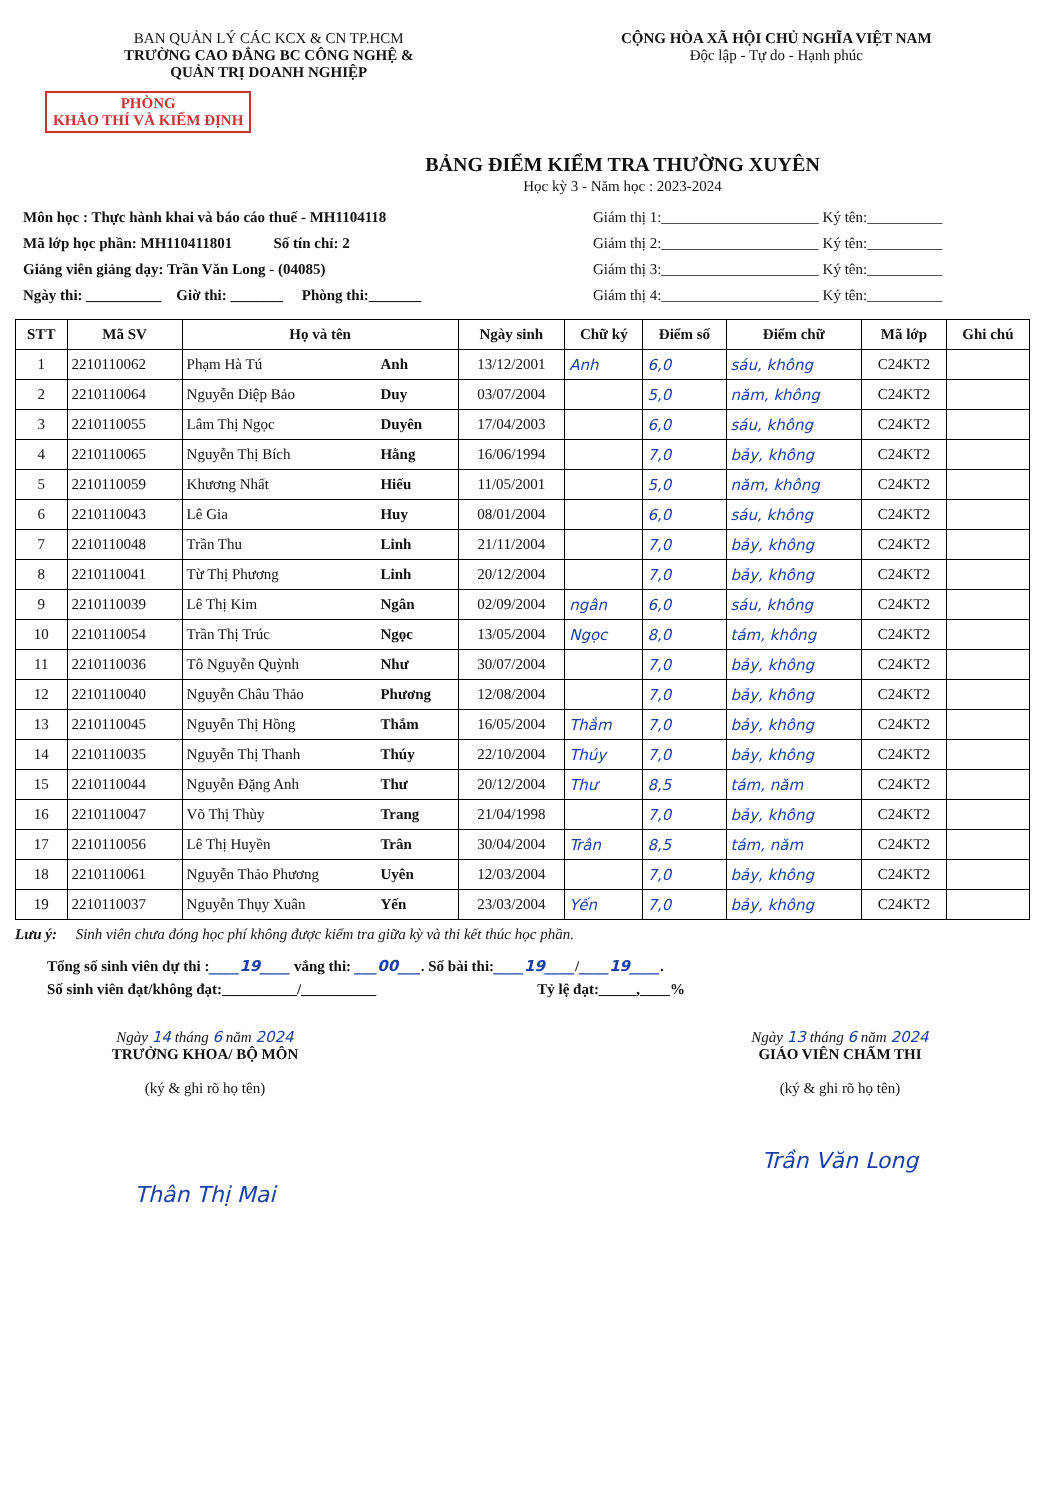BAN QUẢN LÝ CÁC KCX & CN TP.HCM
TRƯỜNG CAO ĐẲNG BC CÔNG NGHỆ &
QUẢN TRỊ DOANH NGHIỆP
CỘNG HÒA XÃ HỘI CHỦ NGHĨA VIỆT NAM
Độc lập - Tự do - Hạnh phúc
PHÒNG
KHẢO THÍ VÀ KIỂM ĐỊNH
BẢNG ĐIỂM KIỂM TRA THƯỜNG XUYÊN
Học kỳ 3 - Năm học : 2023-2024
Môn học : Thực hành khai và báo cáo thuế - MH1104118
Mã lớp học phần: MH110411801 Số tín chỉ: 2
Giảng viên giảng dạy: Trần Văn Long - (04085)
Ngày thi: __________ Giờ thi: _______ Phòng thi:_______
Giám thị 1:_____________________ Ký tên:__________
Giám thị 2:_____________________ Ký tên:__________
Giám thị 3:_____________________ Ký tên:__________
Giám thị 4:_____________________ Ký tên:__________
| STT | Mã SV | Họ và tên | | Ngày sinh | Chữ ký | Điểm số | Điểm chữ | Mã lớp | Ghi chú |
| --- | --- | --- | --- | --- | --- | --- | --- | --- | --- |
| 1 | 2210110062 | Phạm Hà Tú | Anh | 13/12/2001 | Anh | 6,0 | sáu, không | C24KT2 | |
| 2 | 2210110064 | Nguyễn Diệp Bảo | Duy | 03/07/2004 | | 5,0 | năm, không | C24KT2 | |
| 3 | 2210110055 | Lâm Thị Ngọc | Duyên | 17/04/2003 | | 6,0 | sáu, không | C24KT2 | |
| 4 | 2210110065 | Nguyễn Thị Bích | Hằng | 16/06/1994 | | 7,0 | bảy, không | C24KT2 | |
| 5 | 2210110059 | Khương Nhất | Hiếu | 11/05/2001 | | 5,0 | năm, không | C24KT2 | |
| 6 | 2210110043 | Lê Gia | Huy | 08/01/2004 | | 6,0 | sáu, không | C24KT2 | |
| 7 | 2210110048 | Trần Thu | Linh | 21/11/2004 | | 7,0 | bảy, không | C24KT2 | |
| 8 | 2210110041 | Từ Thị Phương | Linh | 20/12/2004 | | 7,0 | bảy, không | C24KT2 | |
| 9 | 2210110039 | Lê Thị Kim | Ngân | 02/09/2004 | ngân | 6,0 | sáu, không | C24KT2 | |
| 10 | 2210110054 | Trần Thị Trúc | Ngọc | 13/05/2004 | Ngọc | 8,0 | tám, không | C24KT2 | |
| 11 | 2210110036 | Tô Nguyễn Quỳnh | Như | 30/07/2004 | | 7,0 | bảy, không | C24KT2 | |
| 12 | 2210110040 | Nguyễn Châu Thảo | Phương | 12/08/2004 | | 7,0 | bảy, không | C24KT2 | |
| 13 | 2210110045 | Nguyễn Thị Hồng | Thắm | 16/05/2004 | Thắm | 7,0 | bảy, không | C24KT2 | |
| 14 | 2210110035 | Nguyễn Thị Thanh | Thúy | 22/10/2004 | Thúy | 7,0 | bảy, không | C24KT2 | |
| 15 | 2210110044 | Nguyễn Đặng Anh | Thư | 20/12/2004 | Thư | 8,5 | tám, năm | C24KT2 | |
| 16 | 2210110047 | Võ Thị Thùy | Trang | 21/04/1998 | | 7,0 | bảy, không | C24KT2 | |
| 17 | 2210110056 | Lê Thị Huyền | Trân | 30/04/2004 | Trân | 8,5 | tám, năm | C24KT2 | |
| 18 | 2210110061 | Nguyễn Thảo Phương | Uyên | 12/03/2004 | | 7,0 | bảy, không | C24KT2 | |
| 19 | 2210110037 | Nguyễn Thụy Xuân | Yến | 23/03/2004 | Yến | 7,0 | bảy, không | C24KT2 | |
Lưu ý: Sinh viên chưa đóng học phí không được kiểm tra giữa kỳ và thi kết thúc học phần.
Tổng số sinh viên dự thi :____19____ vắng thi: ___00___. Số bài thi:____19____/____19____.
Số sinh viên đạt/không đạt:__________/__________ Tỷ lệ đạt:_____,____%
Ngày 14 tháng 6 năm 2024
TRƯỞNG KHOA/ BỘ MÔN
(ký & ghi rõ họ tên)
Thân Thị Mai
Ngày 13 tháng 6 năm 2024
GIÁO VIÊN CHẤM THI
(ký & ghi rõ họ tên)
Trần Văn Long